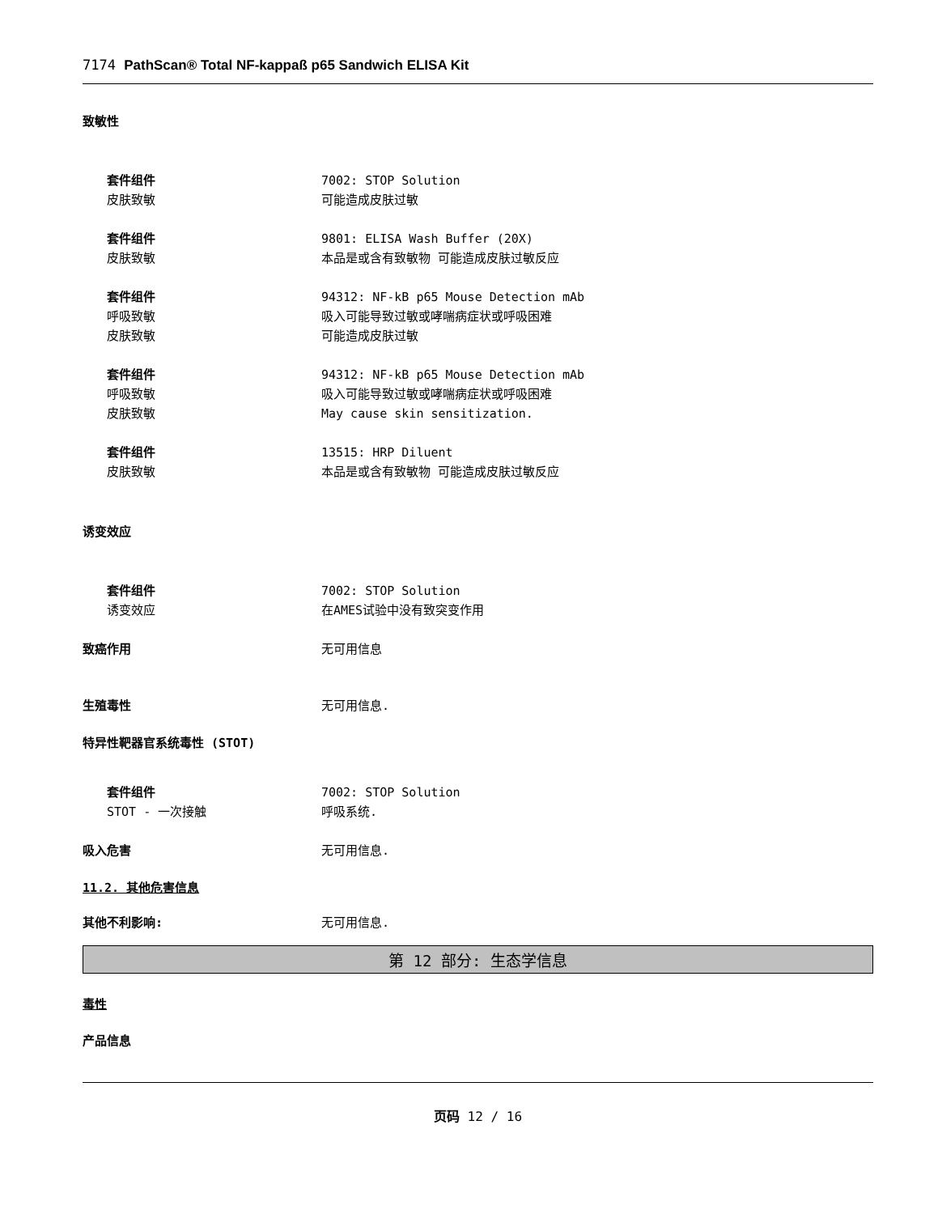7174 PathScan® Total NF-kappaß p65 Sandwich ELISA Kit
致敏性
套件组件 7002: STOP Solution
皮肤致敏 可能造成皮肤过敏
套件组件 9801: ELISA Wash Buffer (20X)
皮肤致敏 本品是或含有致敏物 可能造成皮肤过敏反应
套件组件 94312: NF-kB p65 Mouse Detection mAb
呼吸致敏 吸入可能导致过敏或哮喘病症状或呼吸困难
皮肤致敏 可能造成皮肤过敏
套件组件 94312: NF-kB p65 Mouse Detection mAb
呼吸致敏 吸入可能导致过敏或哮喘病症状或呼吸困难
皮肤致敏 May cause skin sensitization.
套件组件 13515: HRP Diluent
皮肤致敏 本品是或含有致敏物 可能造成皮肤过敏反应
诱变效应
套件组件 7002: STOP Solution
诱变效应 在AMES试验中没有致突变作用
致癌作用 无可用信息
生殖毒性 无可用信息.
特异性靶器官系统毒性 (STOT)
套件组件 7002: STOP Solution
STOT - 一次接触 呼吸系统.
吸入危害 无可用信息.
11.2. 其他危害信息
其他不利影响: 无可用信息.
第 12 部分: 生态学信息
毒性
产品信息
页码 12 / 16